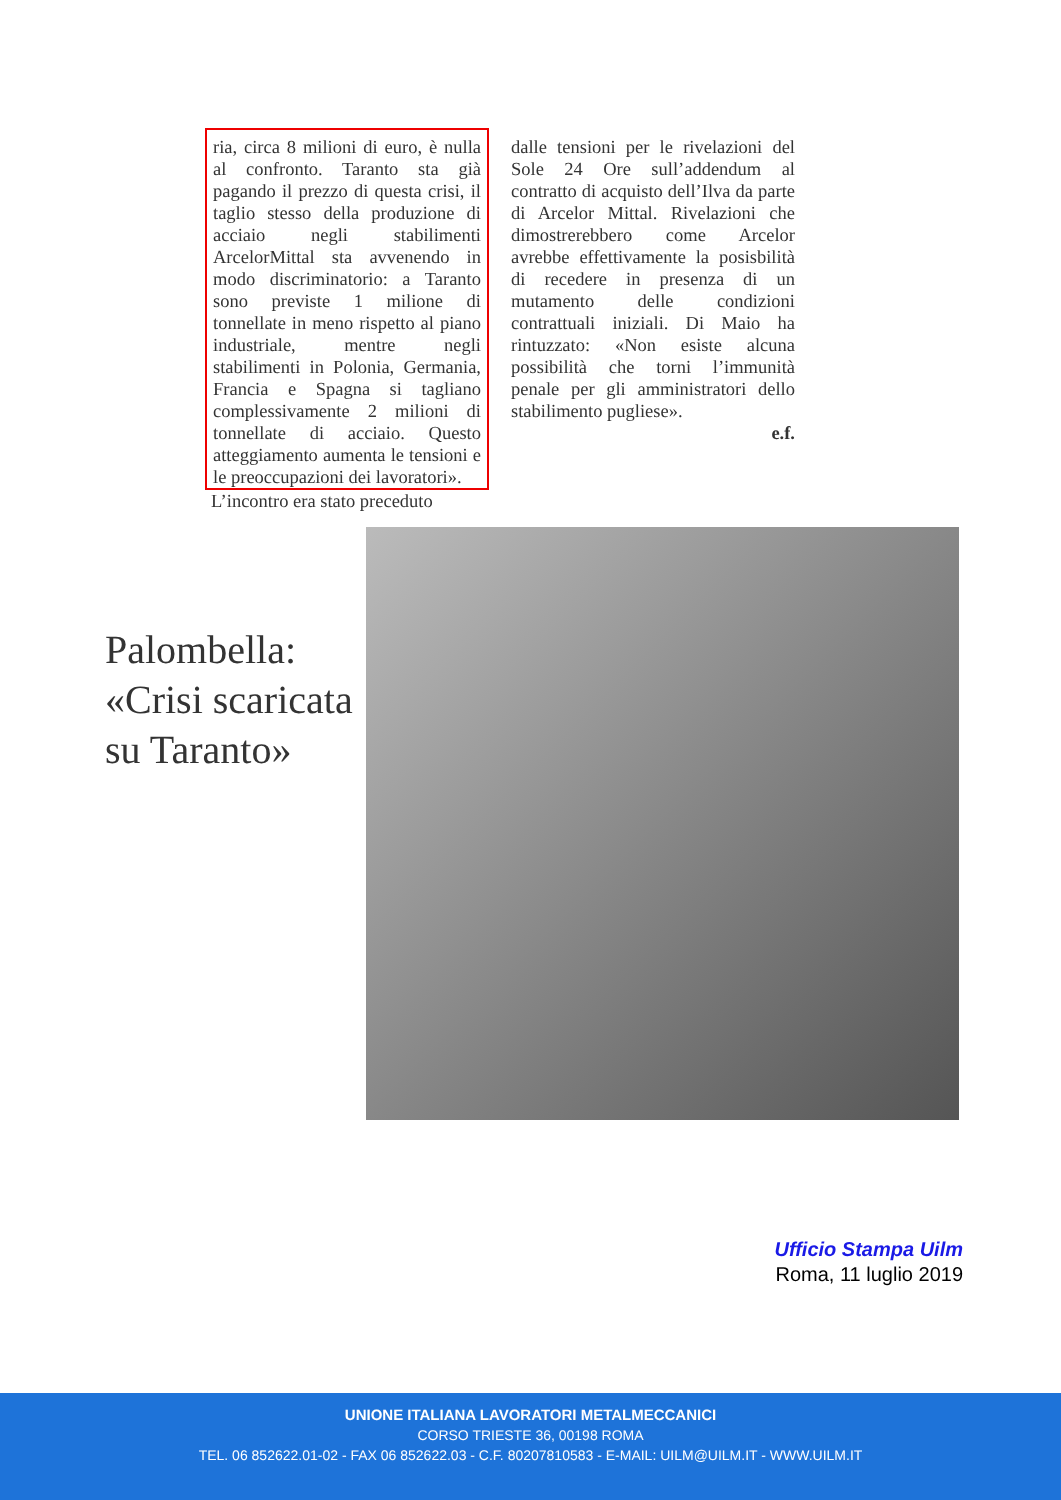ria, circa 8 milioni di euro, è nulla al confronto. Taranto sta già pagando il prezzo di questa crisi, il taglio stesso della produzione di acciaio negli stabilimenti ArcelorMittal sta avvenendo in modo discriminatorio: a Taranto sono previste 1 milione di tonnellate in meno rispetto al piano industriale, mentre negli stabilimenti in Polonia, Germania, Francia e Spagna si tagliano complessivamente 2 milioni di tonnellate di acciaio. Questo atteggiamento aumenta le tensioni e le preoccupazioni dei lavoratori».
L’incontro era stato preceduto
dalle tensioni per le rivelazioni del Sole 24 Ore sull’addendum al contratto di acquisto dell’Ilva da parte di Arcelor Mittal. Rivelazioni che dimostrerebbero come Arcelor avrebbe effettivamente la posisbilità di recedere in presenza di un mutamento delle condizioni contrattuali iniziali. Di Maio ha rintuzzato: «Non esiste alcuna possibilità che torni l’immunità penale per gli amministratori dello stabilimento pugliese».
e.f.
Palombella:
«Crisi scaricata
su Taranto»
Ufficio Stampa Uilm
Roma, 11 luglio 2019
UNIONE ITALIANA LAVORATORI METALMECCANICI
CORSO TRIESTE 36, 00198 ROMA
TEL. 06 852622.01-02 - FAX 06 852622.03 - C.F. 80207810583 - E-MAIL: UILM@UILM.IT - WWW.UILM.IT